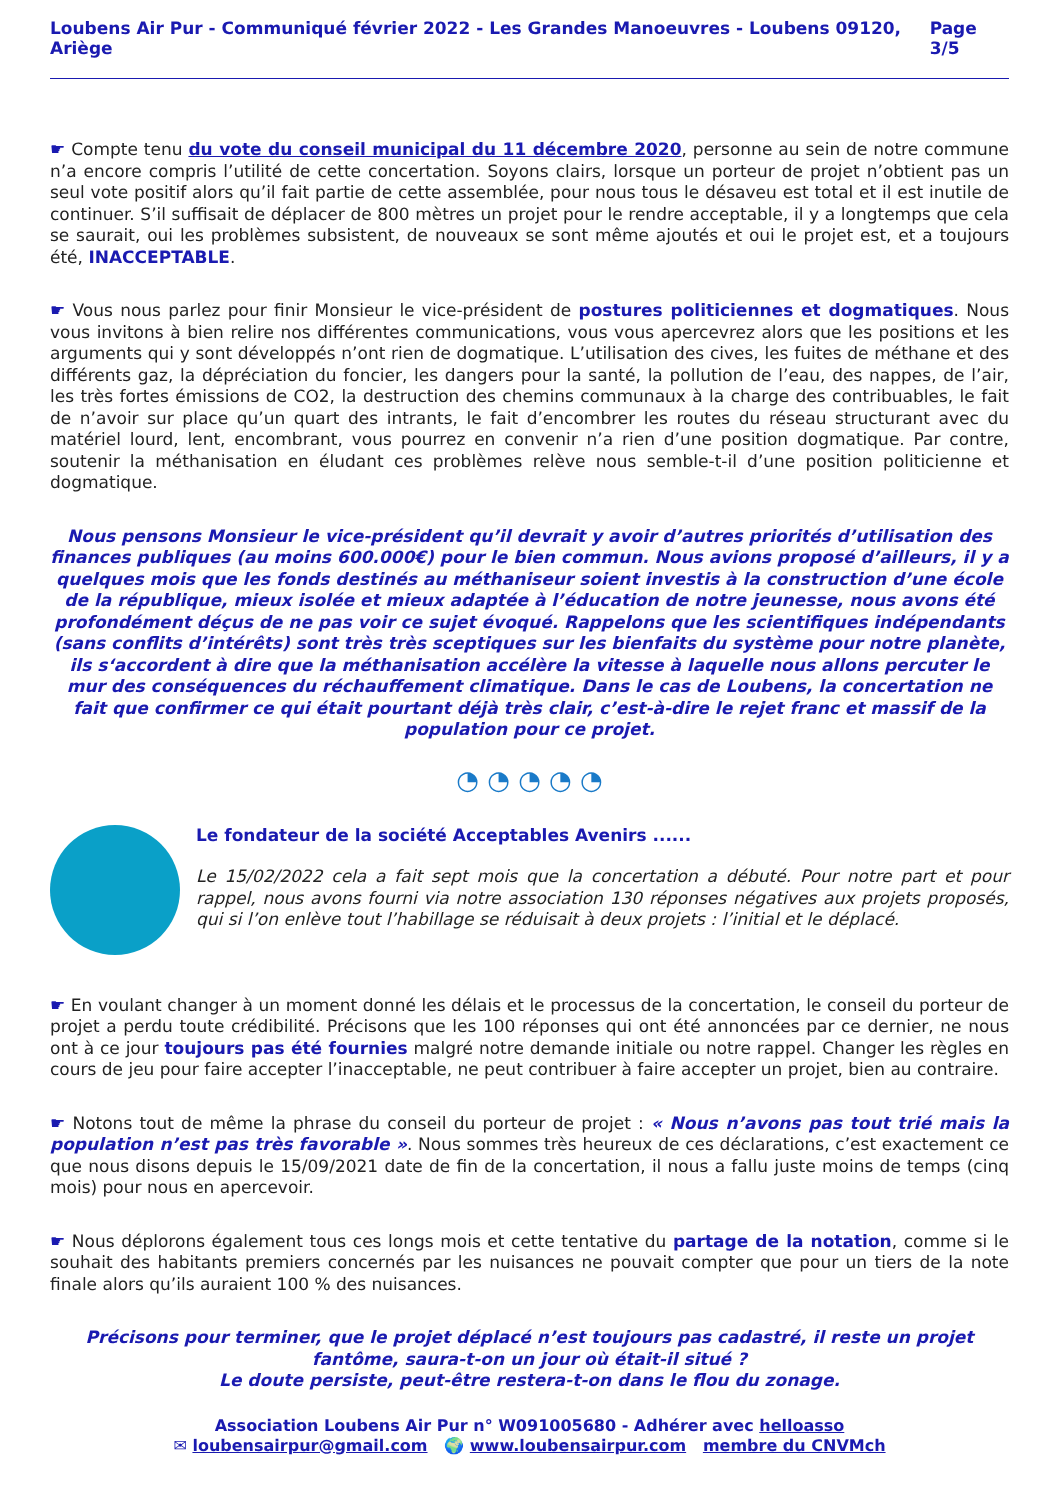Loubens Air Pur - Communiqué février 2022 - Les Grandes Manoeuvres - Loubens 09120, Ariège Page 3/5
☛ Compte tenu du vote du conseil municipal du 11 décembre 2020, personne au sein de notre commune n’a encore compris l’utilité de cette concertation. Soyons clairs, lorsque un porteur de projet n’obtient pas un seul vote positif alors qu’il fait partie de cette assemblée, pour nous tous le désaveu est total et il est inutile de continuer. S’il suffisait de déplacer de 800 mètres un projet pour le rendre acceptable, il y a longtemps que cela se saurait, oui les problèmes subsistent, de nouveaux se sont même ajoutés et oui le projet est, et a toujours été, INACCEPTABLE.
☛ Vous nous parlez pour finir Monsieur le vice-président de postures politiciennes et dogmatiques. Nous vous invitons à bien relire nos différentes communications, vous vous apercevrez alors que les positions et les arguments qui y sont développés n’ont rien de dogmatique. L’utilisation des cives, les fuites de méthane et des différents gaz, la dépréciation du foncier, les dangers pour la santé, la pollution de l’eau, des nappes, de l’air, les très fortes émissions de CO2, la destruction des chemins communaux à la charge des contribuables, le fait de n’avoir sur place qu’un quart des intrants, le fait d’encombrer les routes du réseau structurant avec du matériel lourd, lent, encombrant, vous pourrez en convenir n’a rien d’une position dogmatique. Par contre, soutenir la méthanisation en éludant ces problèmes relève nous semble-t-il d’une position politicienne et dogmatique.
Nous pensons Monsieur le vice-président qu’il devrait y avoir d’autres priorités d’utilisation des finances publiques (au moins 600.000€) pour le bien commun. Nous avions proposé d’ailleurs, il y a quelques mois que les fonds destinés au méthaniseur soient investis à la construction d’une école de la république, mieux isolée et mieux adaptée à l’éducation de notre jeunesse, nous avons été profondément déçus de ne pas voir ce sujet évoqué. Rappelons que les scientifiques indépendants (sans conflits d’intérêts) sont très très sceptiques sur les bienfaits du système pour notre planète, ils s‘accordent à dire que la méthanisation accélère la vitesse à laquelle nous allons percuter le mur des conséquences du réchauffement climatique. Dans le cas de Loubens, la concertation ne fait que confirmer ce qui était pourtant déjà très clair, c’est-à-dire le rejet franc et massif de la population pour ce projet.
◔ ◔ ◔ ◔ ◔
Le fondateur de la société Acceptables Avenirs ......
Le 15/02/2022 cela a fait sept mois que la concertation a débuté. Pour notre part et pour rappel, nous avons fourni via notre association 130 réponses négatives aux projets proposés, qui si l’on enlève tout l’habillage se réduisait à deux projets : l’initial et le déplacé.
☛ En voulant changer à un moment donné les délais et le processus de la concertation, le conseil du porteur de projet a perdu toute crédibilité. Précisons que les 100 réponses qui ont été annoncées par ce dernier, ne nous ont à ce jour toujours pas été fournies malgré notre demande initiale ou notre rappel. Changer les règles en cours de jeu pour faire accepter l’inacceptable, ne peut contribuer à faire accepter un projet, bien au contraire.
☛ Notons tout de même la phrase du conseil du porteur de projet : « Nous n’avons pas tout trié mais la population n’est pas très favorable ». Nous sommes très heureux de ces déclarations, c’est exactement ce que nous disons depuis le 15/09/2021 date de fin de la concertation, il nous a fallu juste moins de temps (cinq mois) pour nous en apercevoir.
☛ Nous déplorons également tous ces longs mois et cette tentative du partage de la notation, comme si le souhait des habitants premiers concernés par les nuisances ne pouvait compter que pour un tiers de la note finale alors qu’ils auraient 100 % des nuisances.
Précisons pour terminer, que le projet déplacé n’est toujours pas cadastré, il reste un projet fantôme, saura-t-on un jour où était-il situé ?
Le doute persiste, peut-être restera-t-on dans le flou du zonage.
Association Loubens Air Pur n° W091005680 - Adhérer avec helloasso
✉ loubensairpur@gmail.com 🌍 www.loubensairpur.com membre du CNVMch